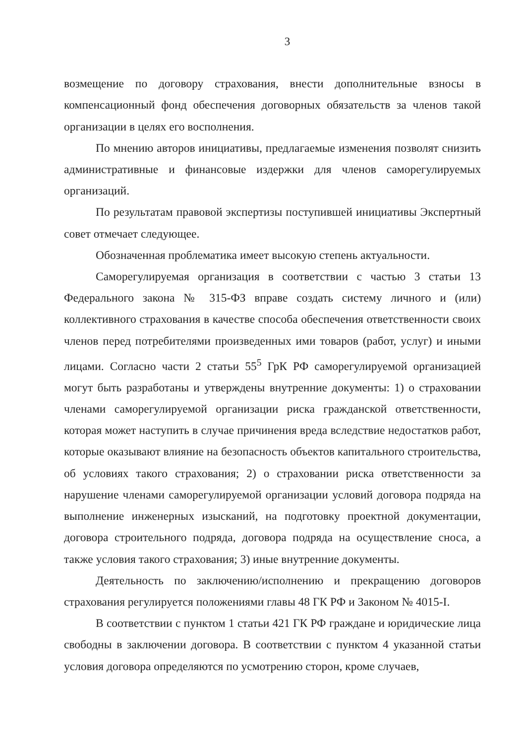3
возмещение по договору страхования, внести дополнительные взносы в компенсационный фонд обеспечения договорных обязательств за членов такой организации в целях его восполнения.
По мнению авторов инициативы, предлагаемые изменения позволят снизить административные и финансовые издержки для членов саморегулируемых организаций.
По результатам правовой экспертизы поступившей инициативы Экспертный совет отмечает следующее.
Обозначенная проблематика имеет высокую степень актуальности.
Саморегулируемая организация в соответствии с частью 3 статьи 13 Федерального закона № 315-ФЗ вправе создать систему личного и (или) коллективного страхования в качестве способа обеспечения ответственности своих членов перед потребителями произведенных ими товаров (работ, услуг) и иными лицами. Согласно части 2 статьи 55<sup>5</sup> ГрК РФ саморегулируемой организацией могут быть разработаны и утверждены внутренние документы: 1) о страховании членами саморегулируемой организации риска гражданской ответственности, которая может наступить в случае причинения вреда вследствие недостатков работ, которые оказывают влияние на безопасность объектов капитального строительства, об условиях такого страхования; 2) о страховании риска ответственности за нарушение членами саморегулируемой организации условий договора подряда на выполнение инженерных изысканий, на подготовку проектной документации, договора строительного подряда, договора подряда на осуществление сноса, а также условия такого страхования; 3) иные внутренние документы.
Деятельность по заключению/исполнению и прекращению договоров страхования регулируется положениями главы 48 ГК РФ и Законом № 4015-I.
В соответствии с пунктом 1 статьи 421 ГК РФ граждане и юридические лица свободны в заключении договора. В соответствии с пунктом 4 указанной статьи условия договора определяются по усмотрению сторон, кроме случаев,